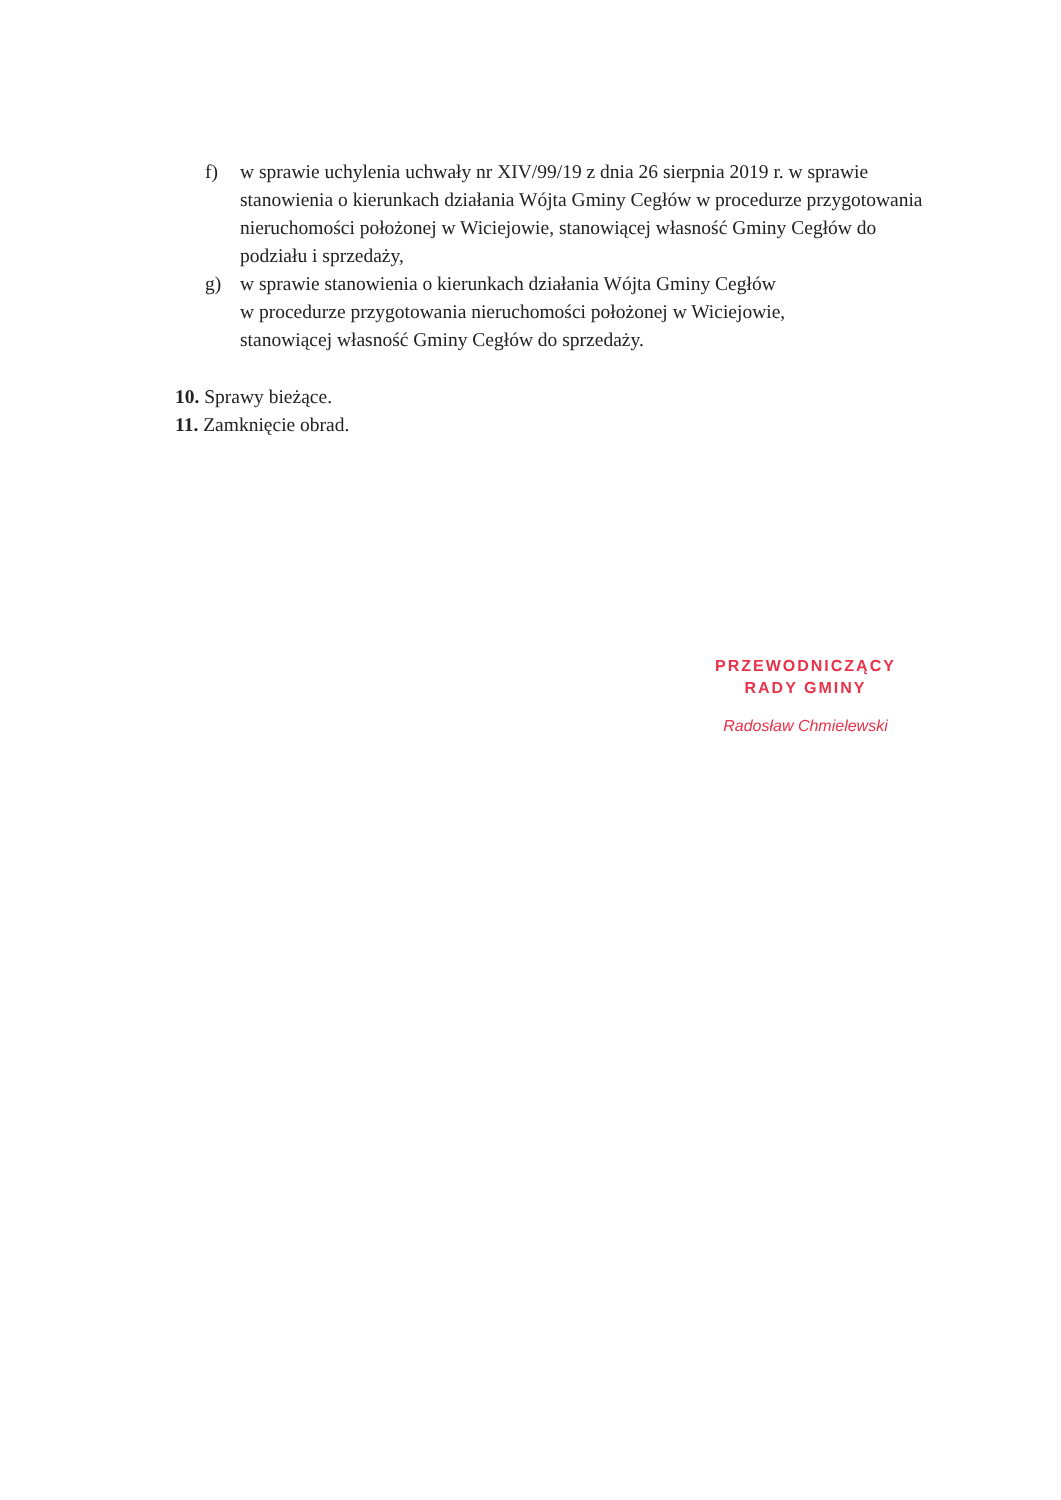f) w sprawie uchylenia uchwały nr XIV/99/19 z dnia 26 sierpnia 2019 r. w sprawie stanowienia o kierunkach działania Wójta Gminy Cegłów w procedurze przygotowania nieruchomości położonej w Wiciejowie, stanowiącej własność Gminy Cegłów do podziału i sprzedaży,
g) w sprawie stanowienia o kierunkach działania Wójta Gminy Cegłów
w procedurze przygotowania nieruchomości położonej w Wiciejowie,
stanowiącej własność Gminy Cegłów do sprzedaży.
10. Sprawy bieżące.
11. Zamknięcie obrad.
PRZEWODNICZĄCY
RADY GMINY
Radosław Chmielewski